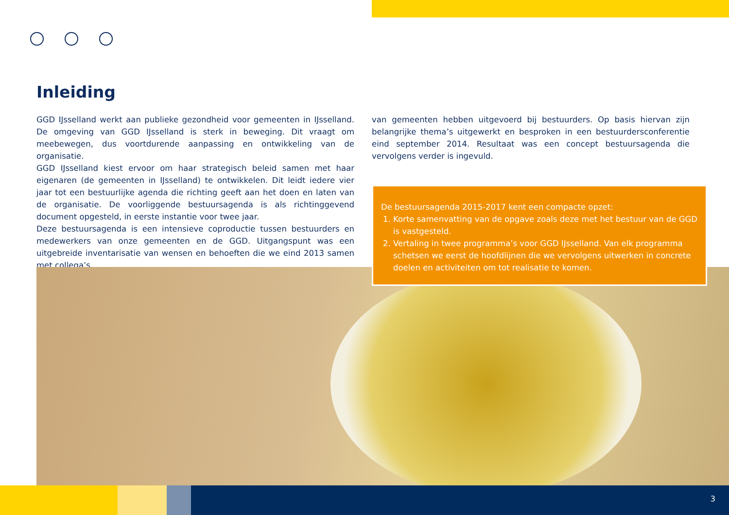Inleiding
GGD IJsselland werkt aan publieke gezondheid voor gemeenten in IJsselland. De omgeving van GGD IJsselland is sterk in beweging. Dit vraagt om meebewegen, dus voortdurende aanpassing en ontwikkeling van de organisatie.
GGD IJsselland kiest ervoor om haar strategisch beleid samen met haar eigenaren (de gemeenten in IJsselland) te ontwikkelen. Dit leidt iedere vier jaar tot een bestuurlijke agenda die richting geeft aan het doen en laten van de organisatie. De voorliggende bestuursagenda is als richtinggevend document opgesteld, in eerste instantie voor twee jaar.
Deze bestuursagenda is een intensieve coproductie tussen bestuurders en medewerkers van onze gemeenten en de GGD. Uitgangspunt was een uitgebreide inventarisatie van wensen en behoeften die we eind 2013 samen met collega’s
van gemeenten hebben uitgevoerd bij bestuurders. Op basis hiervan zijn belangrijke thema’s uitgewerkt en besproken in een bestuurdersconferentie eind september 2014. Resultaat was een concept bestuursagenda die vervolgens verder is ingevuld.
De bestuursagenda 2015-2017 kent een compacte opzet:
1. Korte samenvatting van de opgave zoals deze met het bestuur van de GGD is vastgesteld.
2. Vertaling in twee programma’s voor GGD IJsselland. Van elk programma schetsen we eerst de hoofdlijnen die we vervolgens uitwerken in concrete doelen en activiteiten om tot realisatie te komen.
3